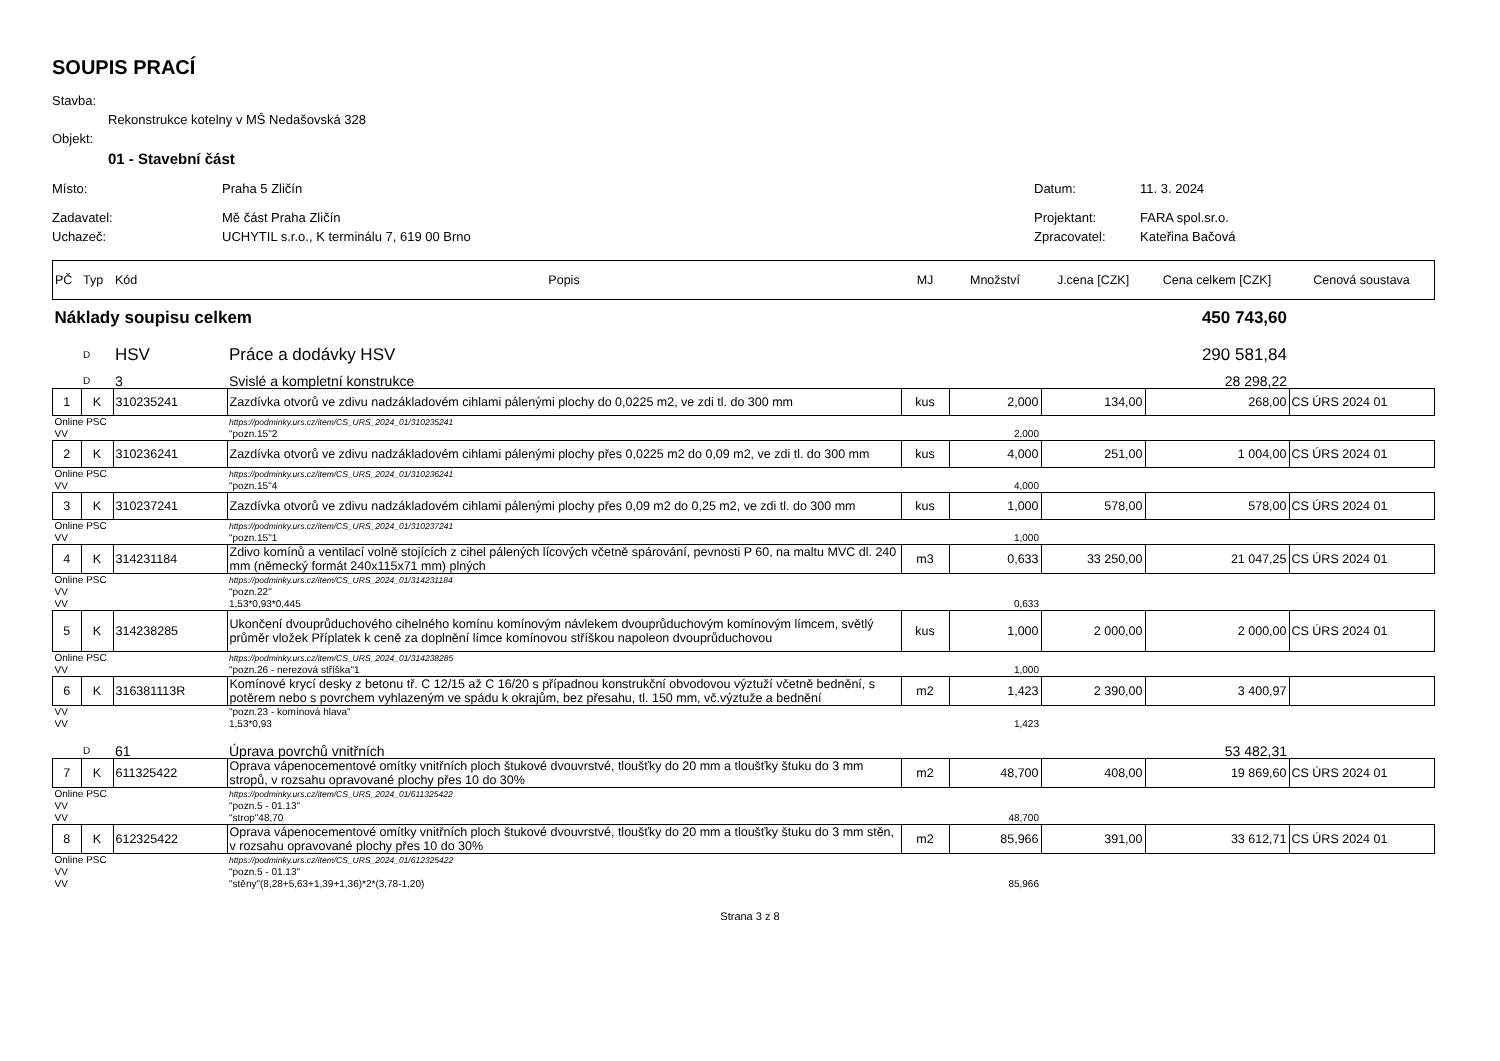SOUPIS PRACÍ
Stavba:
Rekonstrukce kotelny v MŠ Nedašovská 328
Objekt:
01 - Stavební část
Místo: Praha 5 Zličín Datum: 11. 3. 2024
Zadavatel: Mě část Praha Zličín Projektant: FARA spol.sr.o.
Uchazeč: UCHYTIL s.r.o., K terminálu 7, 619 00 Brno Zpracovatel: Kateřina Bačová
| PČ | Typ | Kód | Popis | MJ | Množství | J.cena [CZK] | Cena celkem [CZK] | Cenová soustava |
| Náklady soupisu celkem | | | | | | | 450 743,60 | |
| | D | HSV | Práce a dodávky HSV | | | | 290 581,84 | |
| | D | 3 | Svislé a kompletní konstrukce | | | | 28 298,22 | |
| 1 | K | 310235241 | Zazdívka otvorů ve zdivu nadzákladovém cihlami pálenými plochy do 0,0225 m2, ve zdi tl. do 300 mm | kus | 2,000 | 134,00 | 268,00 | CS ÚRS 2024 01 |
| Online PSC | | | https://podminky.urs.cz/item/CS_URS_2024_01/310235241 | | | | | |
| VV | | | "pozn.15"2 | | 2,000 | | | |
| 2 | K | 310236241 | Zazdívka otvorů ve zdivu nadzákladovém cihlami pálenými plochy přes 0,0225 m2 do 0,09 m2, ve zdi tl. do 300 mm | kus | 4,000 | 251,00 | 1 004,00 | CS ÚRS 2024 01 |
| Online PSC | | | https://podminky.urs.cz/item/CS_URS_2024_01/310236241 | | | | | |
| VV | | | "pozn.15"4 | | 4,000 | | | |
| 3 | K | 310237241 | Zazdívka otvorů ve zdivu nadzákladovém cihlami pálenými plochy přes 0,09 m2 do 0,25 m2, ve zdi tl. do 300 mm | kus | 1,000 | 578,00 | 578,00 | CS ÚRS 2024 01 |
| Online PSC | | | https://podminky.urs.cz/item/CS_URS_2024_01/310237241 | | | | | |
| VV | | | "pozn.15"1 | | 1,000 | | | |
| 4 | K | 314231184 | Zdivo komínů a ventilací volně stojících z cihel pálených lícových včetně spárování, pevnosti P 60, na maltu MVC dl. 240 mm (německý formát 240x115x71 mm) plných | m3 | 0,633 | 33 250,00 | 21 047,25 | CS ÚRS 2024 01 |
| Online PSC | | | https://podminky.urs.cz/item/CS_URS_2024_01/314231184 | | | | | |
| VV | | | "pozn.22" | | | | | |
| VV | | | 1,53*0,93*0,445 | | 0,633 | | | |
| 5 | K | 314238285 | Ukončení dvouprůduchového cihelného komínu komínovým návlekem dvouprůduchovým komínovým límcem, světlý průměr vložek Příplatek k ceně za doplnění límce komínovou stříškou napoleon dvouprůduchovou | kus | 1,000 | 2 000,00 | 2 000,00 | CS ÚRS 2024 01 |
| Online PSC | | | https://podminky.urs.cz/item/CS_URS_2024_01/314238285 | | | | | |
| VV | | | "pozn.26 - nerezová stříška"1 | | 1,000 | | | |
| 6 | K | 316381113R | Komínové krycí desky z betonu tř. C 12/15 až C 16/20 s případnou konstrukční obvodovou výztuží včetně bednění, s potěrem nebo s povrchem vyhlazeným ve spádu k okrajům, bez přesahu, tl. 150 mm, vč.výztuže a bednění | m2 | 1,423 | 2 390,00 | 3 400,97 | |
| VV | | | "pozn.23 - komínová hlava" | | | | | |
| VV | | | 1,53*0,93 | | 1,423 | | | |
| | D | 61 | Úprava povrchů vnitřních | | | | 53 482,31 | |
| 7 | K | 611325422 | Oprava vápenocementové omítky vnitřních ploch štukové dvouvrstvé, tloušťky do 20 mm a tloušťky štuku do 3 mm stropů, v rozsahu opravované plochy přes 10 do 30% | m2 | 48,700 | 408,00 | 19 869,60 | CS ÚRS 2024 01 |
| Online PSC | | | https://podminky.urs.cz/item/CS_URS_2024_01/611325422 | | | | | |
| VV | | | "pozn.5 - 01.13" | | | | | |
| VV | | | "strop"48,70 | | 48,700 | | | |
| 8 | K | 612325422 | Oprava vápenocementové omítky vnitřních ploch štukové dvouvrstvé, tloušťky do 20 mm a tloušťky štuku do 3 mm stěn, v rozsahu opravované plochy přes 10 do 30% | m2 | 85,966 | 391,00 | 33 612,71 | CS ÚRS 2024 01 |
| Online PSC | | | https://podminky.urs.cz/item/CS_URS_2024_01/612325422 | | | | | |
| VV | | | "pozn.5 - 01.13" | | | | | |
| VV | | | "stěny"(8,28+5,63+1,39+1,36)*2*(3,78-1,20) | | 85,966 | | | |
Strana 3 z 8